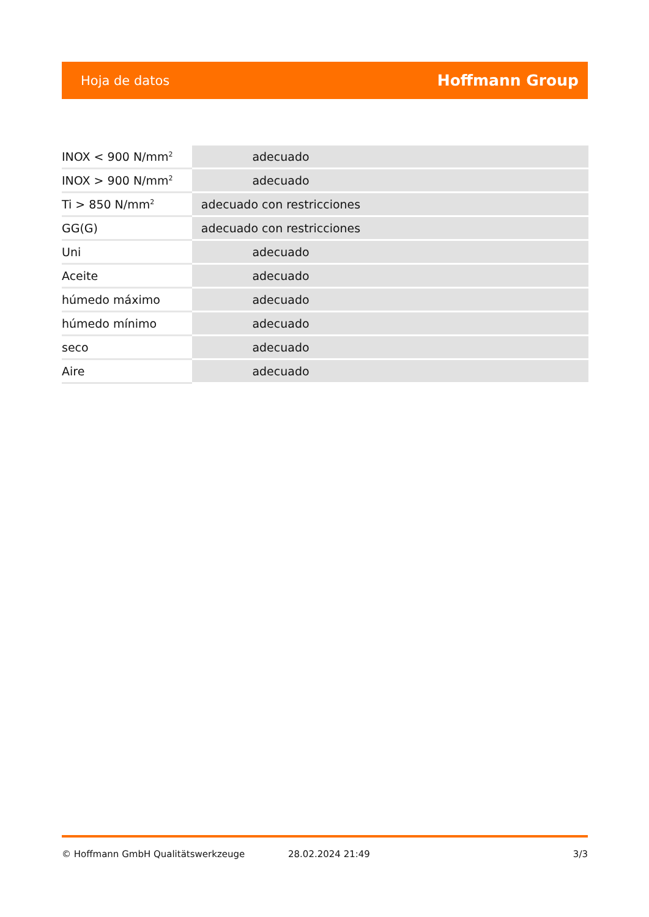Hoja de datos Hoffmann Group
| INOX < 900 N/mm<sup>2</sup> | adecuado |
| INOX > 900 N/mm<sup>2</sup> | adecuado |
| Ti > 850 N/mm<sup>2</sup> | adecuado con restricciones |
| GG(G) | adecuado con restricciones |
| Uni | adecuado |
| Aceite | adecuado |
| húmedo máximo | adecuado |
| húmedo mínimo | adecuado |
| seco | adecuado |
| Aire | adecuado |
© Hoffmann GmbH Qualitätswerkzeuge 28.02.2024 21:49 3/3